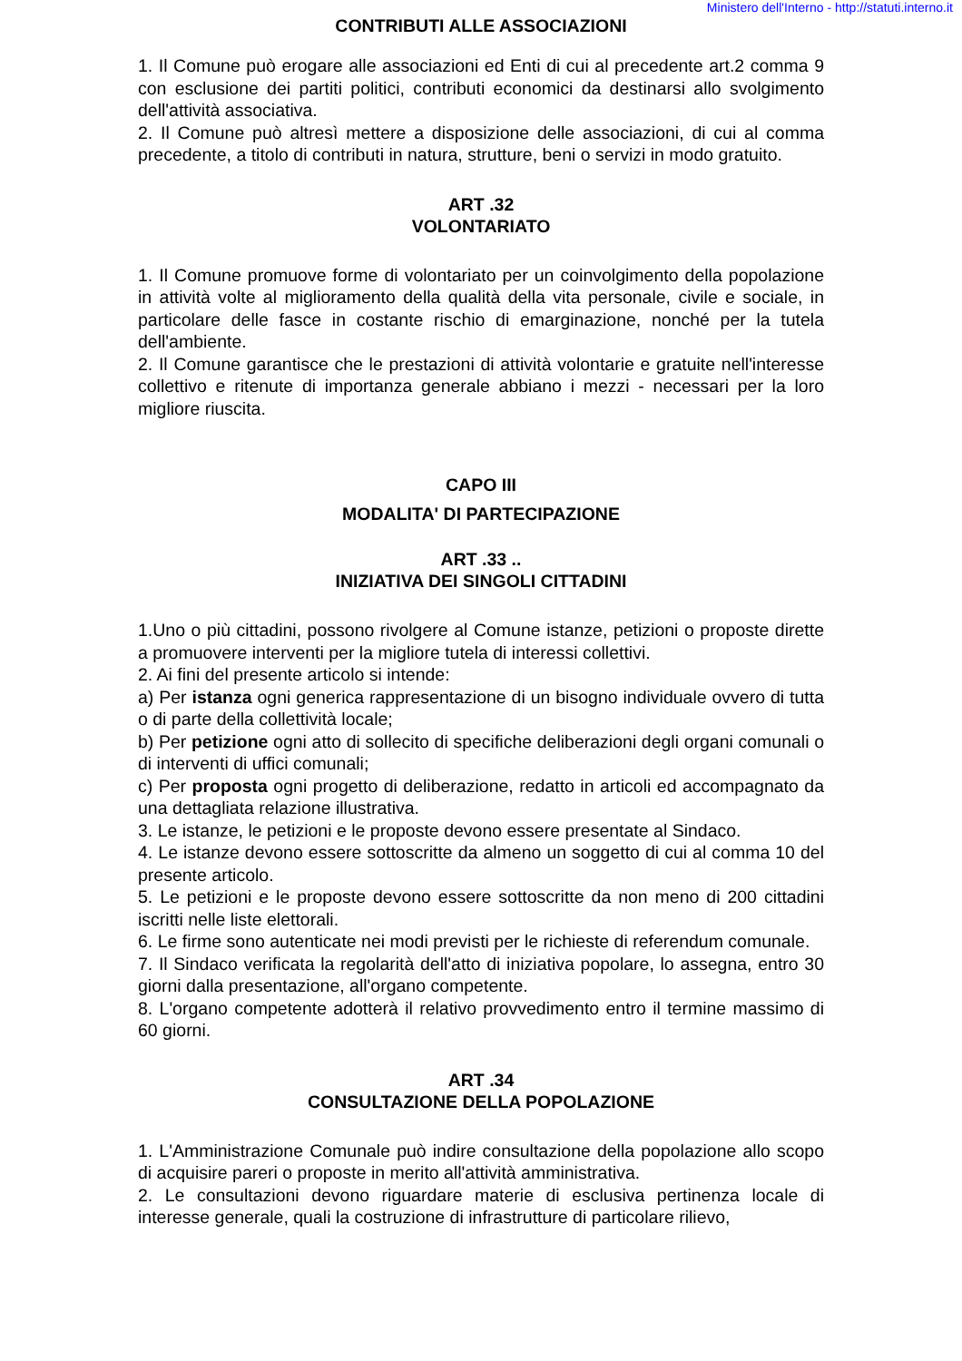Ministero dell'Interno - http://statuti.interno.it
CONTRIBUTI ALLE ASSOCIAZIONI
1. Il Comune può erogare alle associazioni ed Enti di cui al precedente art.2 comma 9 con esclusione dei partiti politici, contributi economici da destinarsi allo svolgimento dell'attività associativa.
2. Il Comune può altresì mettere a disposizione delle associazioni, di cui al comma precedente, a titolo di contributi in natura, strutture, beni o servizi in modo gratuito.
ART .32
VOLONTARIATO
1. Il Comune promuove forme di volontariato per un coinvolgimento della popolazione in attività volte al miglioramento della qualità della vita personale, civile e sociale, in particolare delle fasce in costante rischio di emarginazione, nonché per la tutela dell'ambiente.
2. Il Comune garantisce che le prestazioni di attività volontarie e gratuite nell'interesse collettivo e ritenute di importanza generale abbiano i mezzi - necessari per la loro migliore riuscita.
CAPO III
MODALITA' DI PARTECIPAZIONE
ART .33 ..
INIZIATIVA DEI SINGOLI CITTADINI
1.Uno o più cittadini, possono rivolgere al Comune istanze, petizioni o proposte dirette a promuovere interventi per la migliore tutela di interessi collettivi.
2. Ai fini del presente articolo si intende:
a) Per istanza ogni generica rappresentazione di un bisogno individuale ovvero di tutta o di parte della collettività locale;
b) Per petizione ogni atto di sollecito di specifiche deliberazioni degli organi comunali o di interventi di uffici comunali;
c) Per proposta ogni progetto di deliberazione, redatto in articoli ed accompagnato da una dettagliata relazione illustrativa.
3. Le istanze, le petizioni e le proposte devono essere presentate al Sindaco.
4. Le istanze devono essere sottoscritte da almeno un soggetto di cui al comma 10 del presente articolo.
5. Le petizioni e le proposte devono essere sottoscritte da non meno di 200 cittadini iscritti nelle liste elettorali.
6. Le firme sono autenticate nei modi previsti per le richieste di referendum comunale.
7. Il Sindaco verificata la regolarità dell'atto di iniziativa popolare, lo assegna, entro 30 giorni dalla presentazione, all'organo competente.
8. L'organo competente adotterà il relativo provvedimento entro il termine massimo di 60 giorni.
ART .34
CONSULTAZIONE DELLA POPOLAZIONE
1. L'Amministrazione Comunale può indire consultazione della popolazione allo scopo di acquisire pareri o proposte in merito all'attività amministrativa.
2. Le consultazioni devono riguardare materie di esclusiva pertinenza locale di interesse generale, quali la costruzione di infrastrutture di particolare rilievo,